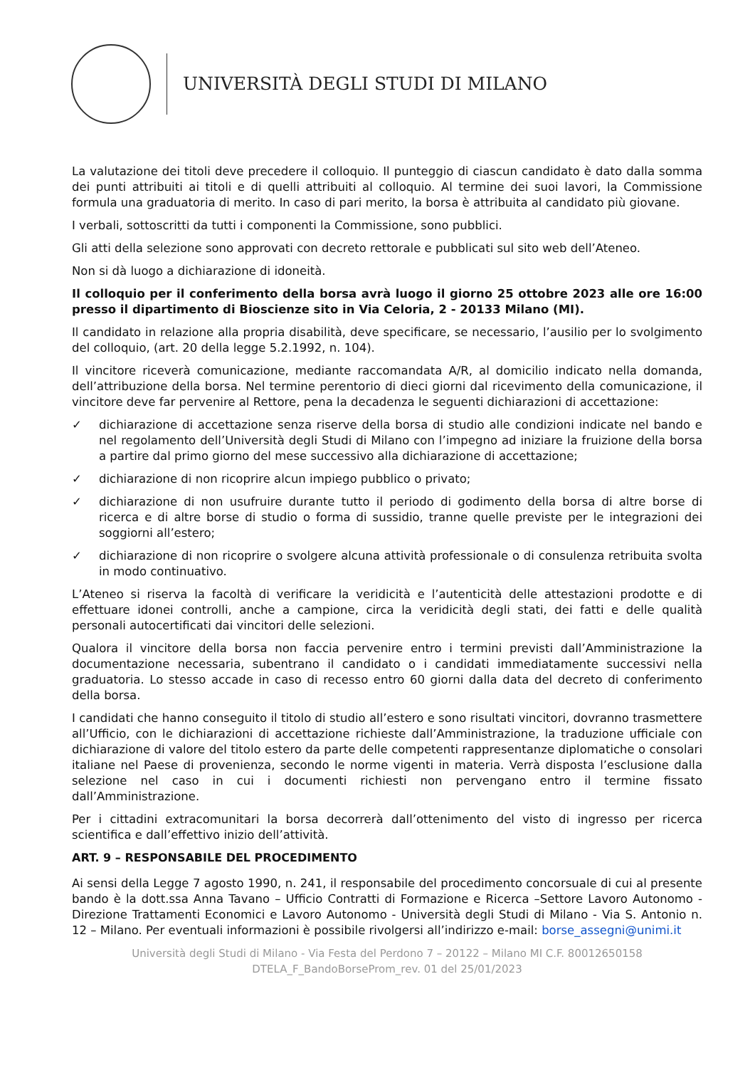UNIVERSITÀ DEGLI STUDI DI MILANO
La valutazione dei titoli deve precedere il colloquio. Il punteggio di ciascun candidato è dato dalla somma dei punti attribuiti ai titoli e di quelli attribuiti al colloquio. Al termine dei suoi lavori, la Commissione formula una graduatoria di merito. In caso di pari merito, la borsa è attribuita al candidato più giovane.
I verbali, sottoscritti da tutti i componenti la Commissione, sono pubblici.
Gli atti della selezione sono approvati con decreto rettorale e pubblicati sul sito web dell’Ateneo.
Non si dà luogo a dichiarazione di idoneità.
Il colloquio per il conferimento della borsa avrà luogo il giorno 25 ottobre 2023 alle ore 16:00 presso il dipartimento di Bioscienze sito in Via Celoria, 2 - 20133 Milano (MI).
Il candidato in relazione alla propria disabilità, deve specificare, se necessario, l’ausilio per lo svolgimento del colloquio, (art. 20 della legge 5.2.1992, n. 104).
Il vincitore riceverà comunicazione, mediante raccomandata A/R, al domicilio indicato nella domanda, dell’attribuzione della borsa. Nel termine perentorio di dieci giorni dal ricevimento della comunicazione, il vincitore deve far pervenire al Rettore, pena la decadenza le seguenti dichiarazioni di accettazione:
✓ dichiarazione di accettazione senza riserve della borsa di studio alle condizioni indicate nel bando e nel regolamento dell’Università degli Studi di Milano con l’impegno ad iniziare la fruizione della borsa a partire dal primo giorno del mese successivo alla dichiarazione di accettazione;
✓ dichiarazione di non ricoprire alcun impiego pubblico o privato;
✓ dichiarazione di non usufruire durante tutto il periodo di godimento della borsa di altre borse di ricerca e di altre borse di studio o forma di sussidio, tranne quelle previste per le integrazioni dei soggiorni all’estero;
✓ dichiarazione di non ricoprire o svolgere alcuna attività professionale o di consulenza retribuita svolta in modo continuativo.
L’Ateneo si riserva la facoltà di verificare la veridicità e l’autenticità delle attestazioni prodotte e di effettuare idonei controlli, anche a campione, circa la veridicità degli stati, dei fatti e delle qualità personali autocertificati dai vincitori delle selezioni.
Qualora il vincitore della borsa non faccia pervenire entro i termini previsti dall’Amministrazione la documentazione necessaria, subentrano il candidato o i candidati immediatamente successivi nella graduatoria. Lo stesso accade in caso di recesso entro 60 giorni dalla data del decreto di conferimento della borsa.
I candidati che hanno conseguito il titolo di studio all’estero e sono risultati vincitori, dovranno trasmettere all’Ufficio, con le dichiarazioni di accettazione richieste dall’Amministrazione, la traduzione ufficiale con dichiarazione di valore del titolo estero da parte delle competenti rappresentanze diplomatiche o consolari italiane nel Paese di provenienza, secondo le norme vigenti in materia. Verrà disposta l’esclusione dalla selezione nel caso in cui i documenti richiesti non pervengano entro il termine fissato dall’Amministrazione.
Per i cittadini extracomunitari la borsa decorrerà dall’ottenimento del visto di ingresso per ricerca scientifica e dall’effettivo inizio dell’attività.
ART. 9 – RESPONSABILE DEL PROCEDIMENTO
Ai sensi della Legge 7 agosto 1990, n. 241, il responsabile del procedimento concorsuale di cui al presente bando è la dott.ssa Anna Tavano – Ufficio Contratti di Formazione e Ricerca –Settore Lavoro Autonomo - Direzione Trattamenti Economici e Lavoro Autonomo - Università degli Studi di Milano - Via S. Antonio n. 12 – Milano. Per eventuali informazioni è possibile rivolgersi all’indirizzo e-mail: borse_assegni@unimi.it
Università degli Studi di Milano - Via Festa del Perdono 7 – 20122 – Milano MI C.F. 80012650158
DTELA_F_BandoBorseProm_rev. 01 del 25/01/2023